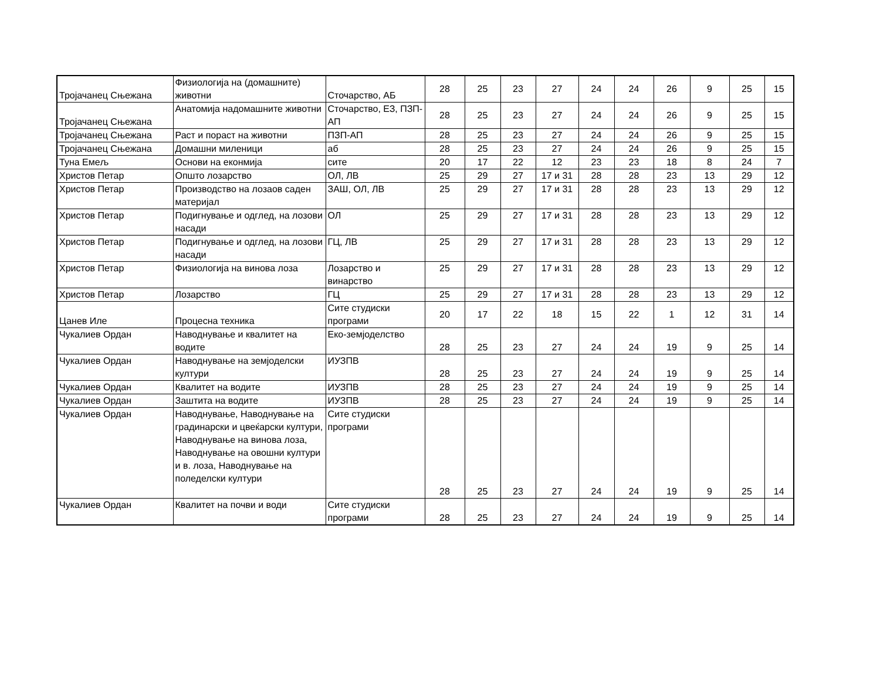| Тројачанец Сњежана | Физиологија на (домашните) животни | Сточарство, АБ | 28 | 25 | 23 | 27 | 24 | 24 | 26 | 9 | 25 | 15 |
| Тројачанец Сњежана | Анатомија надомашните животни | Сточарство, ЕЗ, ПЗП-АП | 28 | 25 | 23 | 27 | 24 | 24 | 26 | 9 | 25 | 15 |
| Тројачанец Сњежана | Раст и пораст на животни | ПЗП-АП | 28 | 25 | 23 | 27 | 24 | 24 | 26 | 9 | 25 | 15 |
| Тројачанец Сњежана | Домашни миленици | аб | 28 | 25 | 23 | 27 | 24 | 24 | 26 | 9 | 25 | 15 |
| Туна Емељ | Основи на еконмија | сите | 20 | 17 | 22 | 12 | 23 | 23 | 18 | 8 | 24 | 7 |
| Христов Петар | Општо лозарство | ОЛ, ЛВ | 25 | 29 | 27 | 17 и 31 | 28 | 28 | 23 | 13 | 29 | 12 |
| Христов Петар | Производство на лозаов саден материјал | ЗАШ, ОЛ, ЛВ | 25 | 29 | 27 | 17 и 31 | 28 | 28 | 23 | 13 | 29 | 12 |
| Христов Петар | Подигнување и одглед, на лозови насади | ОЛ | 25 | 29 | 27 | 17 и 31 | 28 | 28 | 23 | 13 | 29 | 12 |
| Христов Петар | Подигнување и одглед, на лозови насади | ГЦ, ЛВ | 25 | 29 | 27 | 17 и 31 | 28 | 28 | 23 | 13 | 29 | 12 |
| Христов Петар | Физиологија на винова лоза | Лозарство и винарство | 25 | 29 | 27 | 17 и 31 | 28 | 28 | 23 | 13 | 29 | 12 |
| Христов Петар | Лозарство | ГЦ | 25 | 29 | 27 | 17 и 31 | 28 | 28 | 23 | 13 | 29 | 12 |
| Цанев Иле | Процесна техника | Сите студиски програми | 20 | 17 | 22 | 18 | 15 | 22 | 1 | 12 | 31 | 14 |
| Чукалиев Ордан | Наводнување и квалитет на водите | Еко-земјоделство | 28 | 25 | 23 | 27 | 24 | 24 | 19 | 9 | 25 | 14 |
| Чукалиев Ордан | Наводнување на земјоделски култури | ИУЗПВ | 28 | 25 | 23 | 27 | 24 | 24 | 19 | 9 | 25 | 14 |
| Чукалиев Ордан | Квалитет на водите | ИУЗПВ | 28 | 25 | 23 | 27 | 24 | 24 | 19 | 9 | 25 | 14 |
| Чукалиев Ордан | Заштита на водите | ИУЗПВ | 28 | 25 | 23 | 27 | 24 | 24 | 19 | 9 | 25 | 14 |
| Чукалиев Ордан | Наводнување, Наводнување на градинарски и цвеќарски култури, Наводнување на винова лоза, Наводнување на овошни култури и в. лоза, Наводнување на поледелски култури | Сите студиски програми | 28 | 25 | 23 | 27 | 24 | 24 | 19 | 9 | 25 | 14 |
| Чукалиев Ордан | Квалитет на почви и води | Сите студиски програми | 28 | 25 | 23 | 27 | 24 | 24 | 19 | 9 | 25 | 14 |